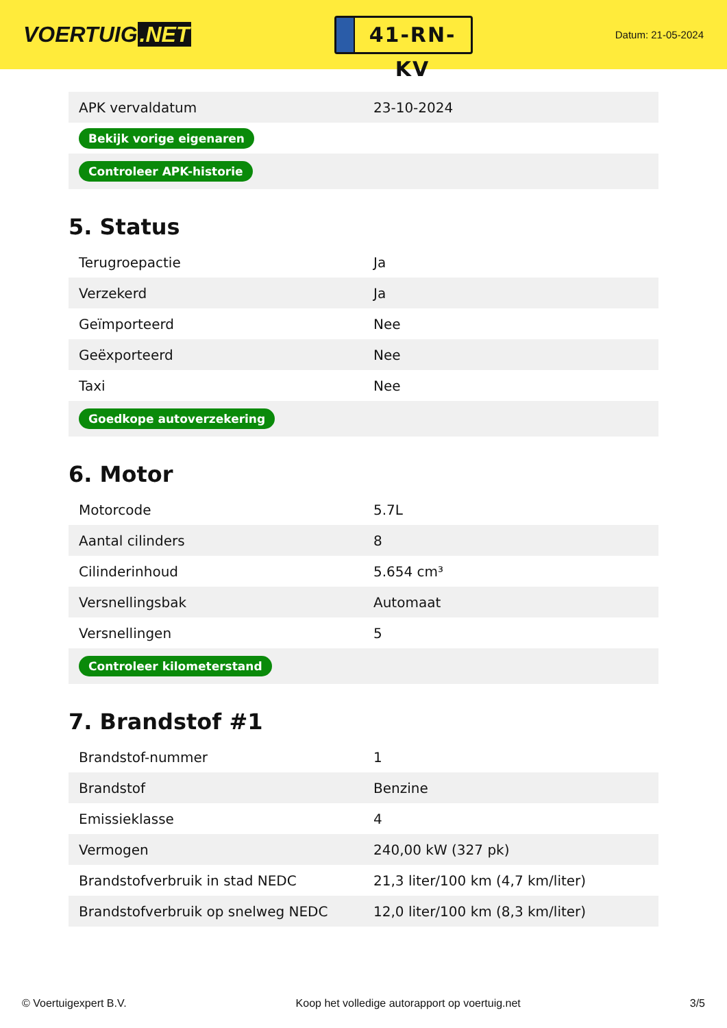VOERTUIG.NET
41-RN-KV
Datum: 21-05-2024
| APK vervaldatum | 23-10-2024 |
| Bekijk vorige eigenaren | |
| Controleer APK-historie | |
5. Status
| Terugroepactie | Ja |
| Verzekerd | Ja |
| Geïmporteerd | Nee |
| Geëxporteerd | Nee |
| Taxi | Nee |
| Goedkope autoverzekering | |
6. Motor
| Motorcode | 5.7L |
| Aantal cilinders | 8 |
| Cilinderinhoud | 5.654 cm³ |
| Versnellingsbak | Automaat |
| Versnellingen | 5 |
| Controleer kilometerstand | |
7. Brandstof #1
| Brandstof-nummer | 1 |
| Brandstof | Benzine |
| Emissieklasse | 4 |
| Vermogen | 240,00 kW (327 pk) |
| Brandstofverbruik in stad NEDC | 21,3 liter/100 km (4,7 km/liter) |
| Brandstofverbruik op snelweg NEDC | 12,0 liter/100 km (8,3 km/liter) |
© Voertuigexpert B.V. Koop het volledige autorapport op voertuig.net 3/5